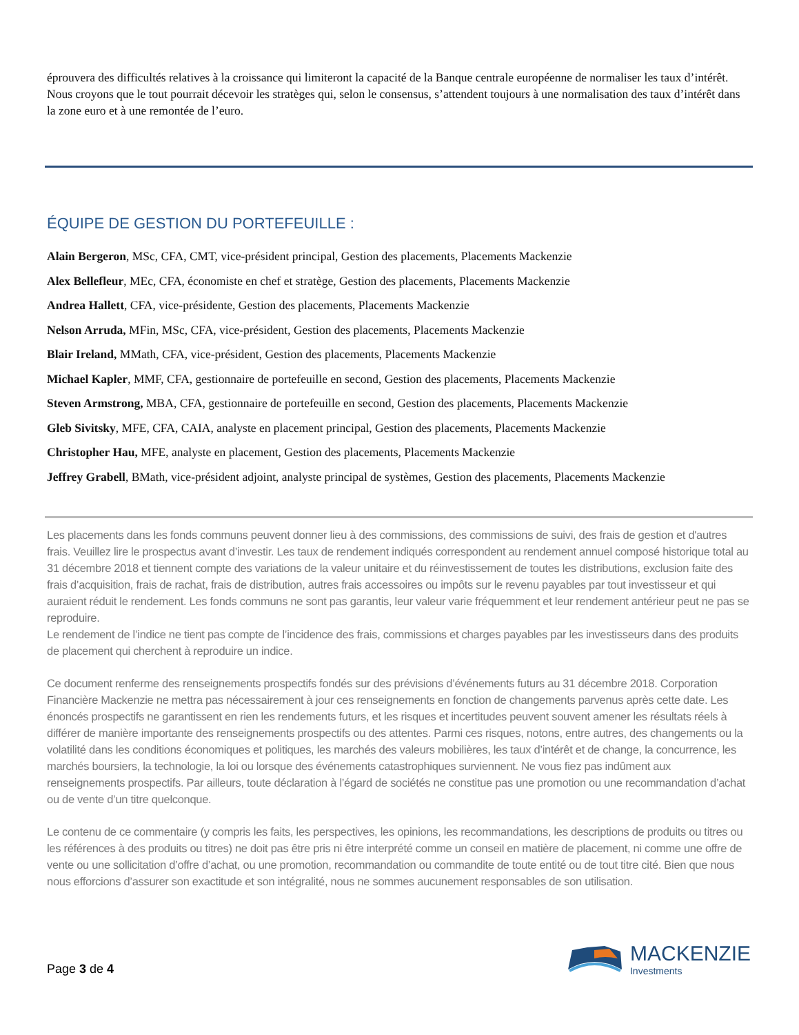éprouvera des difficultés relatives à la croissance qui limiteront la capacité de la Banque centrale européenne de normaliser les taux d’intérêt. Nous croyons que le tout pourrait décevoir les stratèges qui, selon le consensus, s’attendent toujours à une normalisation des taux d’intérêt dans la zone euro et à une remontée de l’euro.
ÉQUIPE DE GESTION DU PORTEFEUILLE :
Alain Bergeron, MSc, CFA, CMT, vice-président principal, Gestion des placements, Placements Mackenzie
Alex Bellefleur, MEc, CFA, économiste en chef et stratège, Gestion des placements, Placements Mackenzie
Andrea Hallett, CFA, vice-présidente, Gestion des placements, Placements Mackenzie
Nelson Arruda, MFin, MSc, CFA, vice-président, Gestion des placements, Placements Mackenzie
Blair Ireland, MMath, CFA, vice-président, Gestion des placements, Placements Mackenzie
Michael Kapler, MMF, CFA, gestionnaire de portefeuille en second, Gestion des placements, Placements Mackenzie
Steven Armstrong, MBA, CFA, gestionnaire de portefeuille en second, Gestion des placements, Placements Mackenzie
Gleb Sivitsky, MFE, CFA, CAIA, analyste en placement principal, Gestion des placements, Placements Mackenzie
Christopher Hau, MFE, analyste en placement, Gestion des placements, Placements Mackenzie
Jeffrey Grabell, BMath, vice-président adjoint, analyste principal de systèmes, Gestion des placements, Placements Mackenzie
Les placements dans les fonds communs peuvent donner lieu à des commissions, des commissions de suivi, des frais de gestion et d'autres frais. Veuillez lire le prospectus avant d’investir. Les taux de rendement indiqués correspondent au rendement annuel composé historique total au 31 décembre 2018 et tiennent compte des variations de la valeur unitaire et du réinvestissement de toutes les distributions, exclusion faite des frais d’acquisition, frais de rachat, frais de distribution, autres frais accessoires ou impôts sur le revenu payables par tout investisseur et qui auraient réduit le rendement. Les fonds communs ne sont pas garantis, leur valeur varie fréquemment et leur rendement antérieur peut ne pas se reproduire.
Le rendement de l’indice ne tient pas compte de l’incidence des frais, commissions et charges payables par les investisseurs dans des produits de placement qui cherchent à reproduire un indice.
Ce document renferme des renseignements prospectifs fondés sur des prévisions d’événements futurs au 31 décembre 2018. Corporation Financière Mackenzie ne mettra pas nécessairement à jour ces renseignements en fonction de changements parvenus après cette date. Les énoncés prospectifs ne garantissent en rien les rendements futurs, et les risques et incertitudes peuvent souvent amener les résultats réels à différer de manière importante des renseignements prospectifs ou des attentes. Parmi ces risques, notons, entre autres, des changements ou la volatilité dans les conditions économiques et politiques, les marchés des valeurs mobilières, les taux d’intérêt et de change, la concurrence, les marchés boursiers, la technologie, la loi ou lorsque des événements catastrophiques surviennent. Ne vous fiez pas indûment aux renseignements prospectifs. Par ailleurs, toute déclaration à l’égard de sociétés ne constitue pas une promotion ou une recommandation d’achat ou de vente d’un titre quelconque.
Le contenu de ce commentaire (y compris les faits, les perspectives, les opinions, les recommandations, les descriptions de produits ou titres ou les références à des produits ou titres) ne doit pas être pris ni être interprété comme un conseil en matière de placement, ni comme une offre de vente ou une sollicitation d’offre d’achat, ou une promotion, recommandation ou commandite de toute entité ou de tout titre cité. Bien que nous nous efforcions d’assurer son exactitude et son intégralité, nous ne sommes aucunement responsables de son utilisation.
Page 3 de 4
MACKENZIE
Investments